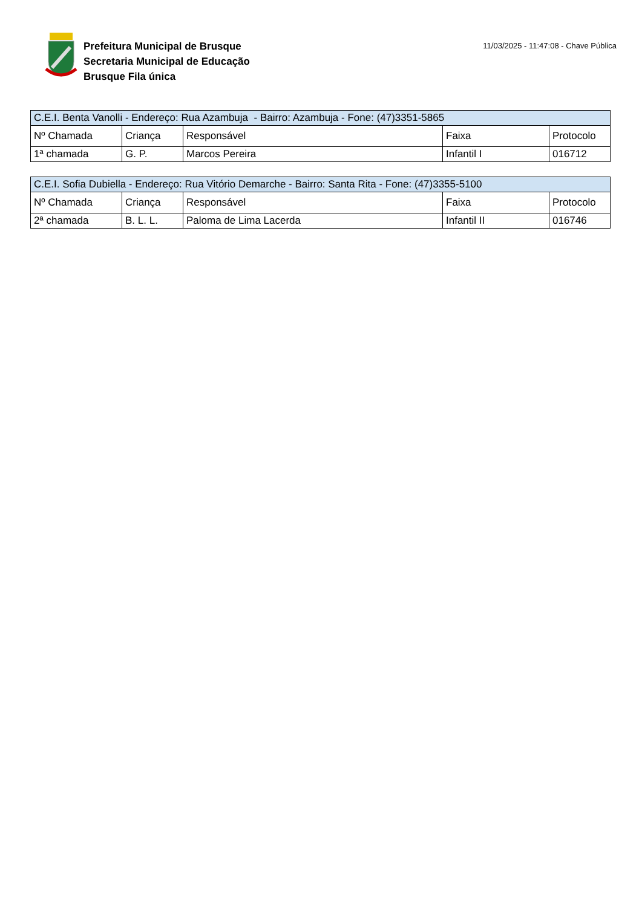Prefeitura Municipal de Brusque
Secretaria Municipal de Educação
Brusque Fila única
11/03/2025 - 11:47:08 - Chave Pública
| C.E.I. Benta Vanolli - Endereço: Rua Azambuja - Bairro: Azambuja - Fone: (47)3351-5865 | | | | |
| --- | --- | --- | --- | --- |
| Nº Chamada | Criança | Responsável | Faixa | Protocolo |
| 1ª chamada | G. P. | Marcos Pereira | Infantil I | 016712 |
| C.E.I. Sofia Dubiella - Endereço: Rua Vitório Demarche - Bairro: Santa Rita - Fone: (47)3355-5100 | | | | |
| --- | --- | --- | --- | --- |
| Nº Chamada | Criança | Responsável | Faixa | Protocolo |
| 2ª chamada | B. L. L. | Paloma de Lima Lacerda | Infantil II | 016746 |